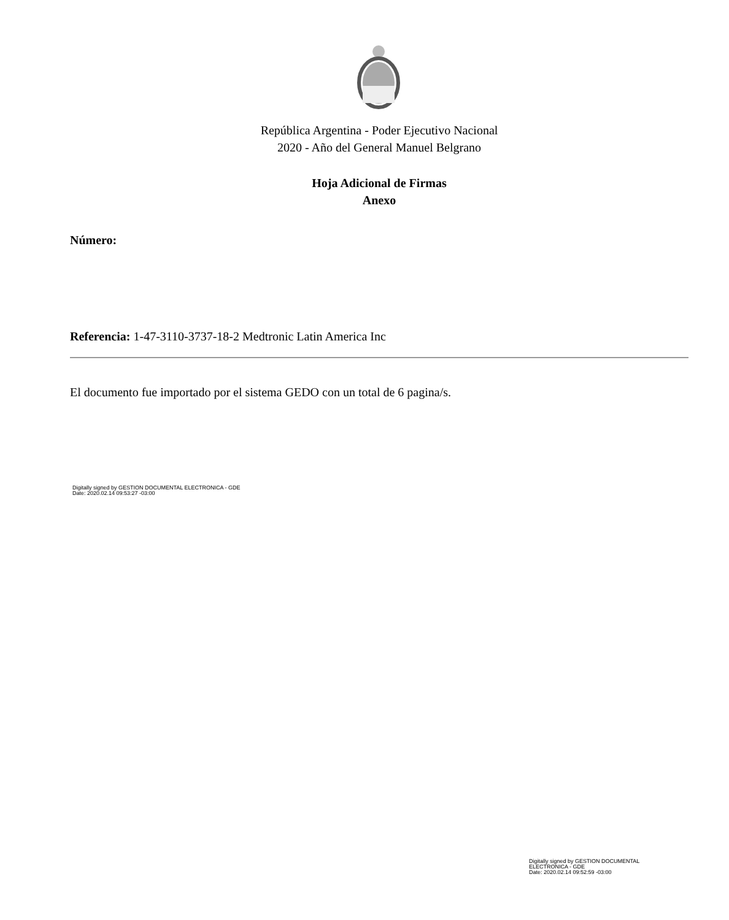República Argentina - Poder Ejecutivo Nacional
2020 - Año del General Manuel Belgrano
Hoja Adicional de Firmas
Anexo
Número:
Referencia: 1-47-3110-3737-18-2 Medtronic Latin America Inc
El documento fue importado por el sistema GEDO con un total de 6 pagina/s.
Digitally signed by GESTION DOCUMENTAL ELECTRONICA - GDE
Date: 2020.02.14 09:53:27 -03:00
Digitally signed by GESTION DOCUMENTAL
ELECTRONICA - GDE
Date: 2020.02.14 09:52:59 -03:00